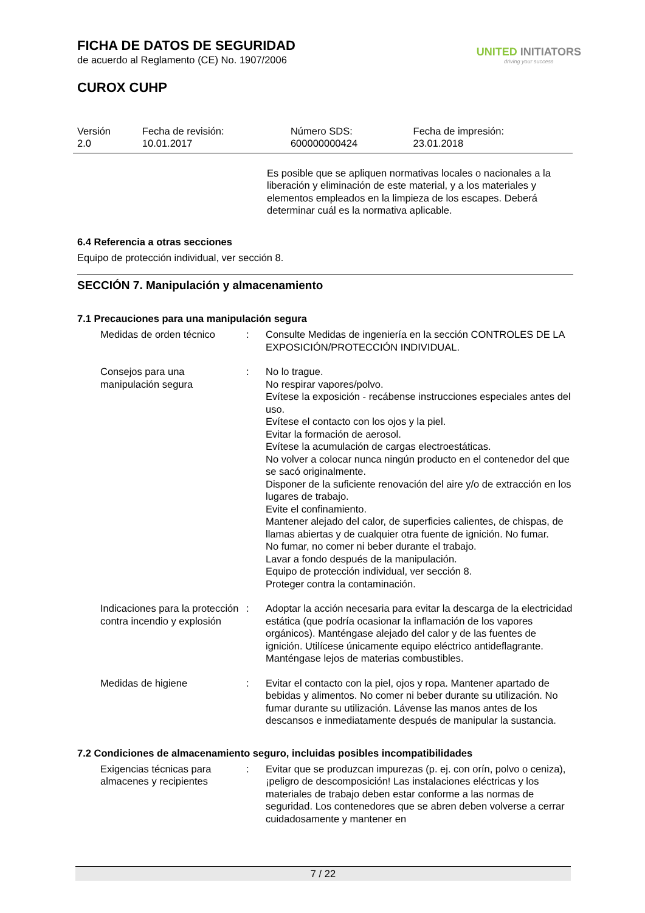FICHA DE DATOS DE SEGURIDAD
de acuerdo al Reglamento (CE) No. 1907/2006
CUROX CUHP
UNITED INITIATORS
driving your success
| Versión 2.0 | Fecha de revisión: 10.01.2017 | Número SDS: 600000000424 | Fecha de impresión: 23.01.2018 |
Es posible que se apliquen normativas locales o nacionales a la liberación y eliminación de este material, y a los materiales y elementos empleados en la limpieza de los escapes. Deberá determinar cuál es la normativa aplicable.
6.4 Referencia a otras secciones
Equipo de protección individual, ver sección 8.
SECCIÓN 7. Manipulación y almacenamiento
7.1 Precauciones para una manipulación segura
| Medidas de orden técnico | : | Consulte Medidas de ingeniería en la sección CONTROLES DE LA EXPOSICIÓN/PROTECCIÓN INDIVIDUAL. |
| Consejos para una manipulación segura | : | No lo trague. No respirar vapores/polvo. Evítese la exposición - recábense instrucciones especiales antes del uso. Evítese el contacto con los ojos y la piel. Evitar la formación de aerosol. Evítese la acumulación de cargas electroestáticas. No volver a colocar nunca ningún producto en el contenedor del que se sacó originalmente. Disponer de la suficiente renovación del aire y/o de extracción en los lugares de trabajo. Evite el confinamiento. Mantener alejado del calor, de superficies calientes, de chispas, de llamas abiertas y de cualquier otra fuente de ignición. No fumar. No fumar, no comer ni beber durante el trabajo. Lavar a fondo después de la manipulación. Equipo de protección individual, ver sección 8. Proteger contra la contaminación. |
| Indicaciones para la protección contra incendio y explosión | : | Adoptar la acción necesaria para evitar la descarga de la electricidad estática (que podría ocasionar la inflamación de los vapores orgánicos). Manténgase alejado del calor y de las fuentes de ignición. Utilícese únicamente equipo eléctrico antideflagrante. Manténgase lejos de materias combustibles. |
| Medidas de higiene | : | Evitar el contacto con la piel, ojos y ropa. Mantener apartado de bebidas y alimentos. No comer ni beber durante su utilización. No fumar durante su utilización. Lávense las manos antes de los descansos e inmediatamente después de manipular la sustancia. |
7.2 Condiciones de almacenamiento seguro, incluidas posibles incompatibilidades
| Exigencias técnicas para almacenes y recipientes | : | Evitar que se produzcan impurezas (p. ej. con orín, polvo o ceniza), ¡peligro de descomposición! Las instalaciones eléctricas y los materiales de trabajo deben estar conforme a las normas de seguridad. Los contenedores que se abren deben volverse a cerrar cuidadosamente y mantener en |
7 / 22